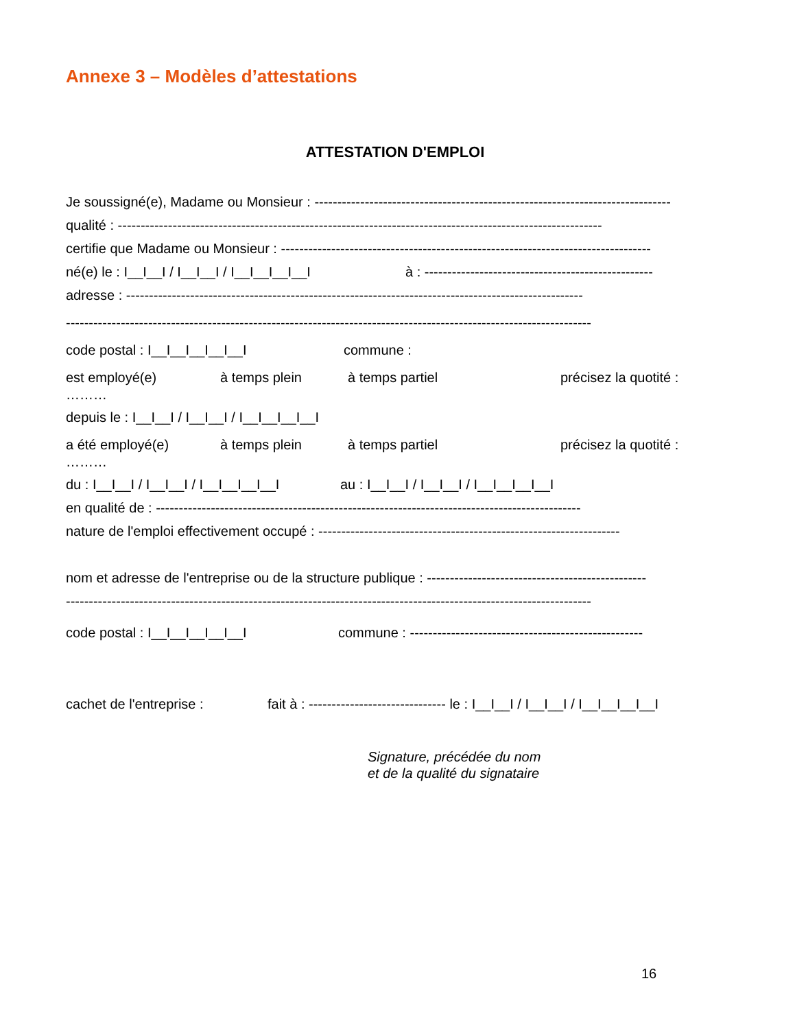Annexe 3 – Modèles d’attestations
ATTESTATION D'EMPLOI
Je soussigné(e), Madame ou Monsieur : ------------------------------------------------------------------------------
qualité : ----------------------------------------------------------------------------------------------------------
certifie que Madame ou Monsieur : ---------------------------------------------------------------------------------
né(e) le : I__I__I / I__I__I / I__I__I__I__I à : --------------------------------------------------
adresse : ----------------------------------------------------------------------------------------------------
-------------------------------------------------------------------------------------------------------------------
code postal : I__I__I__I__I__I commune :
est employé(e) à temps plein à temps partiel précisez la quotité :
………
depuis le : I__I__I / I__I__I / I__I__I__I__I
a été employé(e) à temps plein à temps partiel précisez la quotité :
………
du : I__I__I / I__I__I / I__I__I__I__I au : I__I__I / I__I__I / I__I__I__I__I
en qualité de : ---------------------------------------------------------------------------------------------
nature de l'emploi effectivement occupé : ------------------------------------------------------------------
nom et adresse de l'entreprise ou de la structure publique : ------------------------------------------------
-------------------------------------------------------------------------------------------------------------------
code postal : I__I__I__I__I__I commune : ---------------------------------------------------
cachet de l'entreprise : fait à : ------------------------------ le : I__I__I / I__I__I / I__I__I__I__I
Signature, précédée du nom
et de la qualité du signataire
16